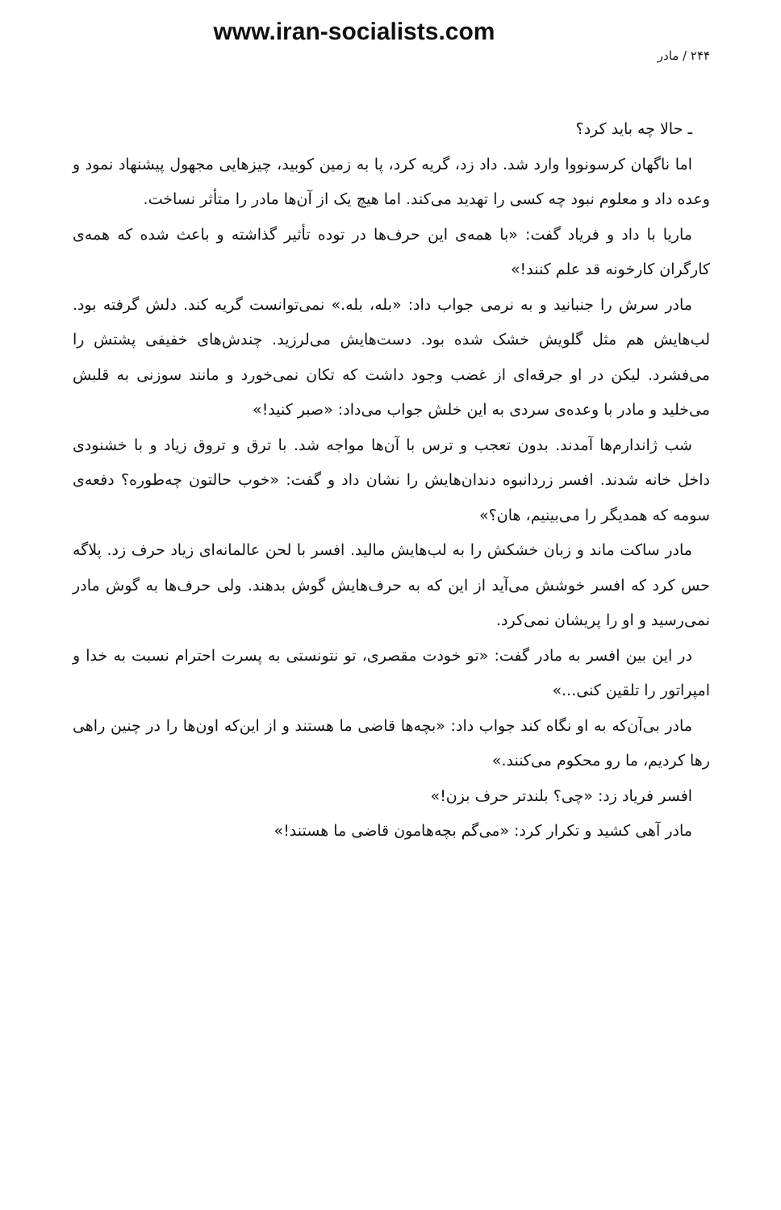www.iran-socialists.com
۲۴۴ / مادر
ـ حالا چه باید کرد؟
اما ناگهان کرسونووا وارد شد. داد زد، گریه کرد، پا به زمین کوبید، چیزهایی مجهول پیشنهاد نمود و وعده داد و معلوم نبود چه کسی را تهدید می‌کند. اما هیچ یک از آن‌ها مادر را متأثر نساخت.
ماریا با داد و فریاد گفت: «با همه‌ی این حرف‌ها در توده تأثیر گذاشته و باعث شده که همه‌ی کارگران کارخونه قد علم کنند!»
مادر سرش را جنبانید و به نرمی جواب داد: «بله، بله.» نمی‌توانست گریه کند. دلش گرفته بود. لب‌هایش هم مثل گلویش خشک شده بود. دست‌هایش می‌لرزید. چندش‌های خفیفی پشتش را می‌فشرد. لیکن در او جرقه‌ای از غضب وجود داشت که تکان نمی‌خورد و مانند سوزنی به قلبش می‌خلید و مادر با وعده‌ی سردی به این خلش جواب می‌داد: «صبر کنید!»
شب ژاندارم‌ها آمدند. بدون تعجب و ترس با آن‌ها مواجه شد. با ترق و تروق زیاد و با خشنودی داخل خانه شدند. افسر زردانبوه دندان‌هایش را نشان داد و گفت: «خوب حالتون چه‌طوره؟ دفعه‌ی سومه که همدیگر را می‌بینیم، هان؟»
مادر ساکت ماند و زبان خشکش را به لب‌هایش مالید. افسر با لحن عالمانه‌ای زیاد حرف زد. پلاگه حس کرد که افسر خوشش می‌آید از این که به حرف‌هایش گوش بدهند. ولی حرف‌ها به گوش مادر نمی‌رسید و او را پریشان نمی‌کرد.
در این بین افسر به مادر گفت: «تو خودت مقصری، تو نتونستی به پسرت احترام نسبت به خدا و امپراتور را تلقین کنی...»
مادر بی‌آن‌که به او نگاه کند جواب داد: «بچه‌ها قاضی ما هستند و از این‌که اون‌ها را در چنین راهی رها کردیم، ما رو محکوم می‌کنند.»
افسر فریاد زد: «چی؟ بلندتر حرف بزن!»
مادر آهی کشید و تکرار کرد: «می‌گم بچه‌هامون قاضی ما هستند!»